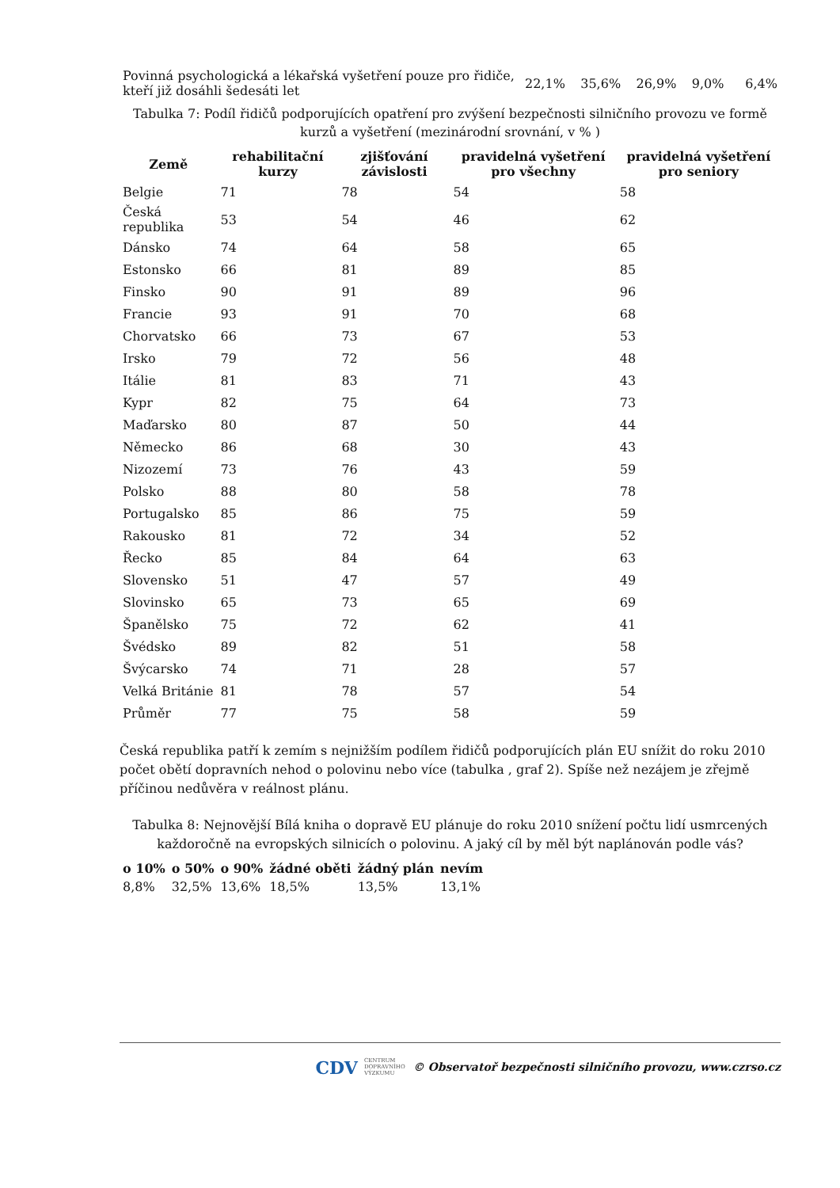| Povinná psychologická a lékařská vyšetření pouze pro řidiče, kteří již dosáhli šedesáti let | 22,1% | 35,6% | 26,9% | 9,0% | 6,4% |
Tabulka 7: Podíl řidičů podporujících opatření pro zvýšení bezpečnosti silničního provozu ve formě kurzů a vyšetření (mezinárodní srovnání, v % )
| Země | rehabilitační kurzy | zjišťování závislosti | pravidelná vyšetření pro všechny | pravidelná vyšetření pro seniory |
| --- | --- | --- | --- | --- |
| Belgie | 71 | 78 | 54 | 58 |
| Česká republika | 53 | 54 | 46 | 62 |
| Dánsko | 74 | 64 | 58 | 65 |
| Estonsko | 66 | 81 | 89 | 85 |
| Finsko | 90 | 91 | 89 | 96 |
| Francie | 93 | 91 | 70 | 68 |
| Chorvatsko | 66 | 73 | 67 | 53 |
| Irsko | 79 | 72 | 56 | 48 |
| Itálie | 81 | 83 | 71 | 43 |
| Kypr | 82 | 75 | 64 | 73 |
| Maďarsko | 80 | 87 | 50 | 44 |
| Německo | 86 | 68 | 30 | 43 |
| Nizozemí | 73 | 76 | 43 | 59 |
| Polsko | 88 | 80 | 58 | 78 |
| Portugalsko | 85 | 86 | 75 | 59 |
| Rakousko | 81 | 72 | 34 | 52 |
| Řecko | 85 | 84 | 64 | 63 |
| Slovensko | 51 | 47 | 57 | 49 |
| Slovinsko | 65 | 73 | 65 | 69 |
| Španělsko | 75 | 72 | 62 | 41 |
| Švédsko | 89 | 82 | 51 | 58 |
| Švýcarsko | 74 | 71 | 28 | 57 |
| Velká Británie | 81 | 78 | 57 | 54 |
| Průměr | 77 | 75 | 58 | 59 |
Česká republika patří k zemím s nejnižším podílem řidičů podporujících plán EU snížit do roku 2010 počet obětí dopravních nehod o polovinu nebo více (tabulka , graf 2). Spíše než nezájem je zřejmě příčinou nedůvěra v reálnost plánu.
Tabulka 8: Nejnovější Bílá kniha o dopravě EU plánuje do roku 2010 snížení počtu lidí usmrcených každoročně na evropských silnicích o polovinu. A jaký cíl by měl být naplánován podle vás?
| o 10% | o 50% | o 90% | žádné oběti | žádný plán | nevím |
| --- | --- | --- | --- | --- | --- |
| 8,8% | 32,5% | 13,6% | 18,5% | 13,5% | 13,1% |
CDV CENTRUM
DOPRAVNÍHO
VÝZKUMU © Observatoř bezpečnosti silničního provozu, www.czrso.cz